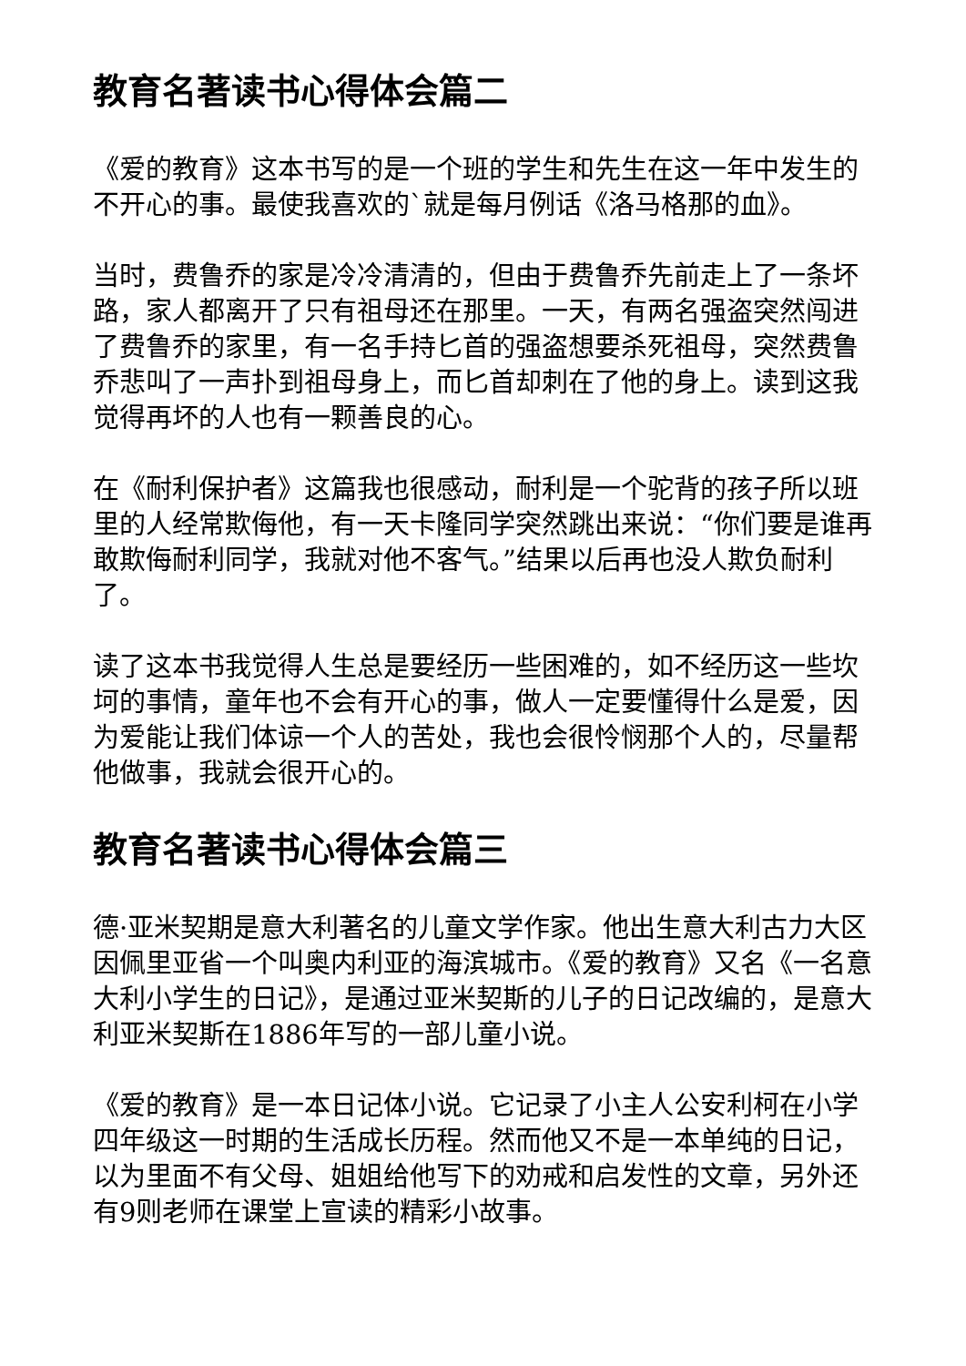教育名著读书心得体会篇二
《爱的教育》这本书写的是一个班的学生和先生在这一年中发生的不开心的事。最使我喜欢的`就是每月例话《洛马格那的血》。
当时，费鲁乔的家是冷冷清清的，但由于费鲁乔先前走上了一条坏路，家人都离开了只有祖母还在那里。一天，有两名强盗突然闯进了费鲁乔的家里，有一名手持匕首的强盗想要杀死祖母，突然费鲁乔悲叫了一声扑到祖母身上，而匕首却刺在了他的身上。读到这我觉得再坏的人也有一颗善良的心。
在《耐利保护者》这篇我也很感动，耐利是一个驼背的孩子所以班里的人经常欺侮他，有一天卡隆同学突然跳出来说：“你们要是谁再敢欺侮耐利同学，我就对他不客气。”结果以后再也没人欺负耐利了。
读了这本书我觉得人生总是要经历一些困难的，如不经历这一些坎坷的事情，童年也不会有开心的事，做人一定要懂得什么是爱，因为爱能让我们体谅一个人的苦处，我也会很怜悯那个人的，尽量帮他做事，我就会很开心的。
教育名著读书心得体会篇三
德·亚米契期是意大利著名的儿童文学作家。他出生意大利古力大区因佩里亚省一个叫奥内利亚的海滨城市。《爱的教育》又名《一名意大利小学生的日记》，是通过亚米契斯的儿子的日记改编的，是意大利亚米契斯在1886年写的一部儿童小说。
《爱的教育》是一本日记体小说。它记录了小主人公安利柯在小学四年级这一时期的生活成长历程。然而他又不是一本单纯的日记，以为里面不有父母、姐姐给他写下的劝戒和启发性的文章，另外还有9则老师在课堂上宣读的精彩小故事。